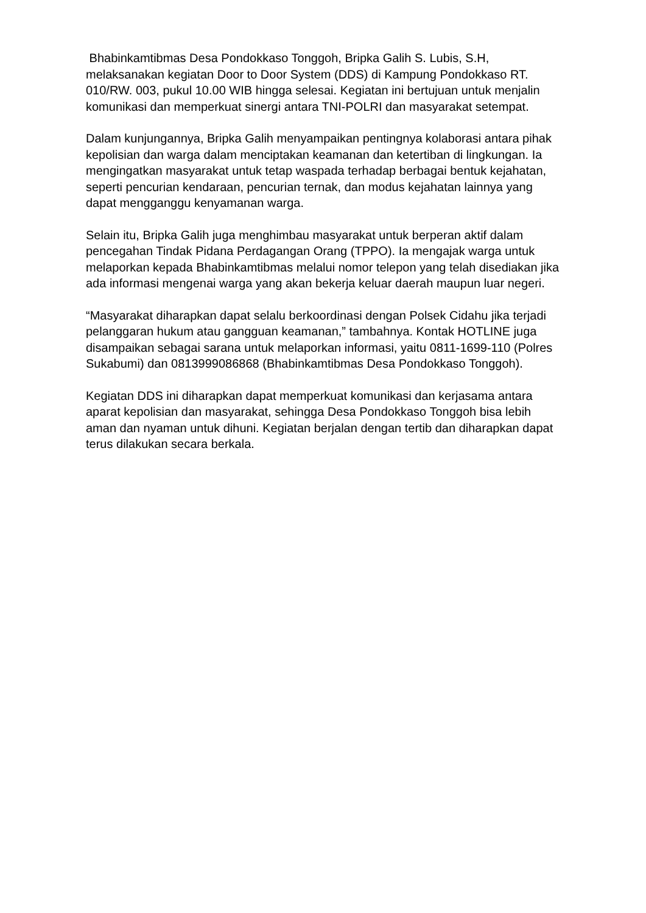Bhabinkamtibmas Desa Pondokkaso Tonggoh, Bripka Galih S. Lubis, S.H, melaksanakan kegiatan Door to Door System (DDS) di Kampung Pondokkaso RT. 010/RW. 003, pukul 10.00 WIB hingga selesai. Kegiatan ini bertujuan untuk menjalin komunikasi dan memperkuat sinergi antara TNI-POLRI dan masyarakat setempat.
Dalam kunjungannya, Bripka Galih menyampaikan pentingnya kolaborasi antara pihak kepolisian dan warga dalam menciptakan keamanan dan ketertiban di lingkungan. Ia mengingatkan masyarakat untuk tetap waspada terhadap berbagai bentuk kejahatan, seperti pencurian kendaraan, pencurian ternak, dan modus kejahatan lainnya yang dapat mengganggu kenyamanan warga.
Selain itu, Bripka Galih juga menghimbau masyarakat untuk berperan aktif dalam pencegahan Tindak Pidana Perdagangan Orang (TPPO). Ia mengajak warga untuk melaporkan kepada Bhabinkamtibmas melalui nomor telepon yang telah disediakan jika ada informasi mengenai warga yang akan bekerja keluar daerah maupun luar negeri.
“Masyarakat diharapkan dapat selalu berkoordinasi dengan Polsek Cidahu jika terjadi pelanggaran hukum atau gangguan keamanan,” tambahnya. Kontak HOTLINE juga disampaikan sebagai sarana untuk melaporkan informasi, yaitu 0811-1699-110 (Polres Sukabumi) dan 0813999086868 (Bhabinkamtibmas Desa Pondokkaso Tonggoh).
Kegiatan DDS ini diharapkan dapat memperkuat komunikasi dan kerjasama antara aparat kepolisian dan masyarakat, sehingga Desa Pondokkaso Tonggoh bisa lebih aman dan nyaman untuk dihuni. Kegiatan berjalan dengan tertib dan diharapkan dapat terus dilakukan secara berkala.